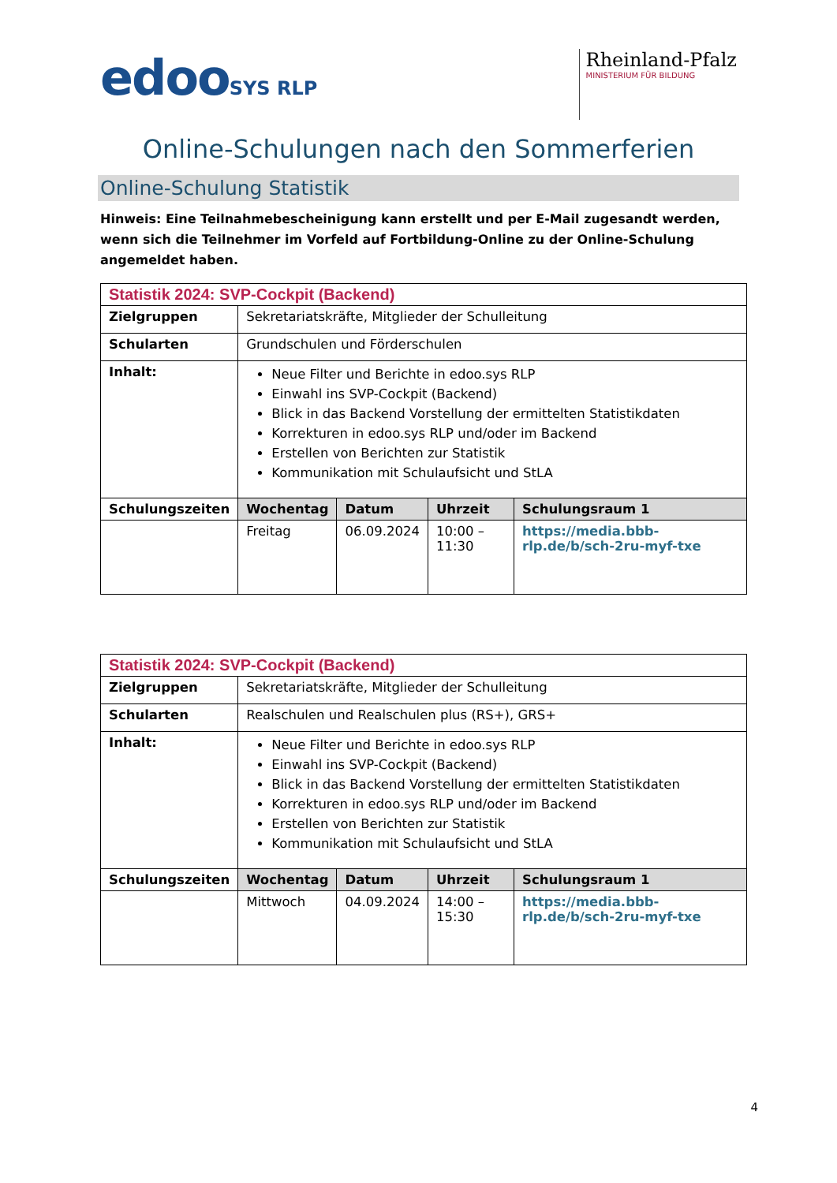edooSYS RLP Rheinland-Pfalz
MINISTERIUM FÜR BILDUNG
Online-Schulungen nach den Sommerferien
Online-Schulung Statistik
Hinweis: Eine Teilnahmebescheinigung kann erstellt und per E-Mail zugesandt werden, wenn sich die Teilnehmer im Vorfeld auf Fortbildung-Online zu der Online-Schulung angemeldet haben.
| Statistik 2024: SVP-Cockpit (Backend) | | | | |
| Zielgruppen | Sekretariatskräfte, Mitglieder der Schulleitung | | | |
| Schularten | Grundschulen und Förderschulen | | | |
| Inhalt: | Neue Filter und Berichte in edoo.sys RLP Einwahl ins SVP-Cockpit (Backend) Blick in das Backend Vorstellung der ermittelten Statistikdaten Korrekturen in edoo.sys RLP und/oder im Backend Erstellen von Berichten zur Statistik Kommunikation mit Schulaufsicht und StLA | | | |
| Schulungszeiten | Wochentag | Datum | Uhrzeit | Schulungsraum 1 |
| | Freitag | 06.09.2024 | 10:00 – 11:30 | https://media.bbb-rlp.de/b/sch-2ru-myf-txe |
| Statistik 2024: SVP-Cockpit (Backend) | | | | |
| Zielgruppen | Sekretariatskräfte, Mitglieder der Schulleitung | | | |
| Schularten | Realschulen und Realschulen plus (RS+), GRS+ | | | |
| Inhalt: | Neue Filter und Berichte in edoo.sys RLP Einwahl ins SVP-Cockpit (Backend) Blick in das Backend Vorstellung der ermittelten Statistikdaten Korrekturen in edoo.sys RLP und/oder im Backend Erstellen von Berichten zur Statistik Kommunikation mit Schulaufsicht und StLA | | | |
| Schulungszeiten | Wochentag | Datum | Uhrzeit | Schulungsraum 1 |
| | Mittwoch | 04.09.2024 | 14:00 – 15:30 | https://media.bbb-rlp.de/b/sch-2ru-myf-txe |
4